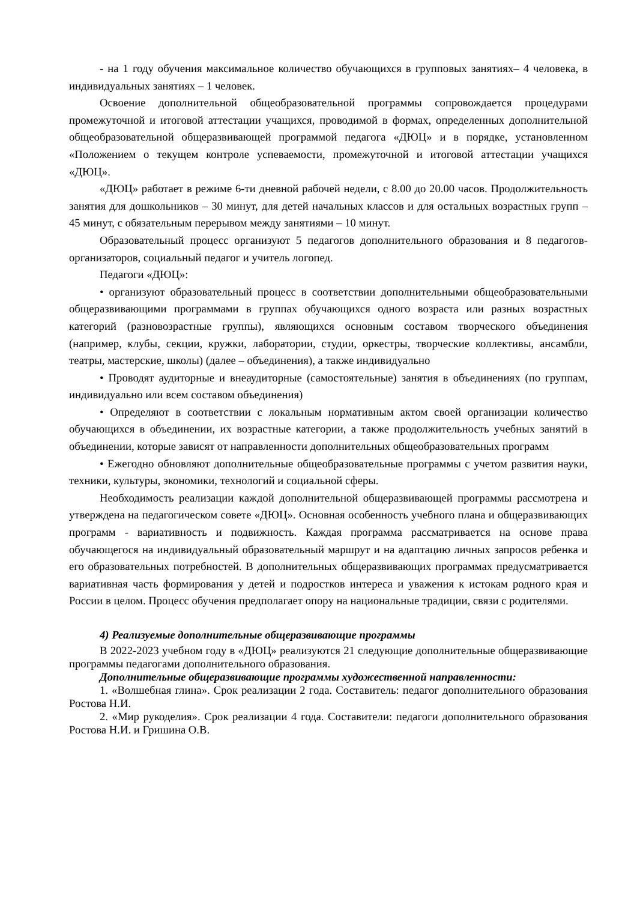- на 1 году обучения максимальное количество обучающихся в групповых занятиях– 4 человека, в индивидуальных занятиях – 1 человек.
Освоение дополнительной общеобразовательной программы сопровождается процедурами промежуточной и итоговой аттестации учащихся, проводимой в формах, определенных дополнительной общеобразовательной общеразвивающей программой педагога «ДЮЦ» и в порядке, установленном «Положением о текущем контроле успеваемости, промежуточной и итоговой аттестации учащихся «ДЮЦ».
«ДЮЦ» работает в режиме 6-ти дневной рабочей недели, с 8.00 до 20.00 часов. Продолжительность занятия для дошкольников – 30 минут, для детей начальных классов и для остальных возрастных групп – 45 минут, с обязательным перерывом между занятиями – 10 минут.
Образовательный процесс организуют 5 педагогов дополнительного образования и 8 педагогов-организаторов, социальный педагог и учитель логопед.
Педагоги «ДЮЦ»:
• организуют образовательный процесс в соответствии дополнительными общеобразовательными общеразвивающими программами в группах обучающихся одного возраста или разных возрастных категорий (разновозрастные группы), являющихся основным составом творческого объединения (например, клубы, секции, кружки, лаборатории, студии, оркестры, творческие коллективы, ансамбли, театры, мастерские, школы) (далее – объединения), а также индивидуально
• Проводят аудиторные и внеаудиторные (самостоятельные) занятия в объединениях (по группам, индивидуально или всем составом объединения)
• Определяют в соответствии с локальным нормативным актом своей организации количество обучающихся в объединении, их возрастные категории, а также продолжительность учебных занятий в объединении, которые зависят от направленности дополнительных общеобразовательных программ
• Ежегодно обновляют дополнительные общеобразовательные программы с учетом развития науки, техники, культуры, экономики, технологий и социальной сферы.
Необходимость реализации каждой дополнительной общеразвивающей программы рассмотрена и утверждена на педагогическом совете «ДЮЦ». Основная особенность учебного плана и общеразвивающих программ - вариативность и подвижность. Каждая программа рассматривается на основе права обучающегося на индивидуальный образовательный маршрут и на адаптацию личных запросов ребенка и его образовательных потребностей. В дополнительных общеразвивающих программах предусматривается вариативная часть формирования у детей и подростков интереса и уважения к истокам родного края и России в целом. Процесс обучения предполагает опору на национальные традиции, связи с родителями.
4) Реализуемые дополнительные общеразвивающие программы
В 2022-2023 учебном году в «ДЮЦ» реализуются 21 следующие дополнительные общеразвивающие программы педагогами дополнительного образования.
Дополнительные общеразвивающие программы художественной направленности:
1. «Волшебная глина». Срок реализации 2 года. Составитель: педагог дополнительного образования Ростова Н.И.
2. «Мир рукоделия». Срок реализации 4 года. Составители: педагоги дополнительного образования Ростова Н.И. и Гришина О.В.